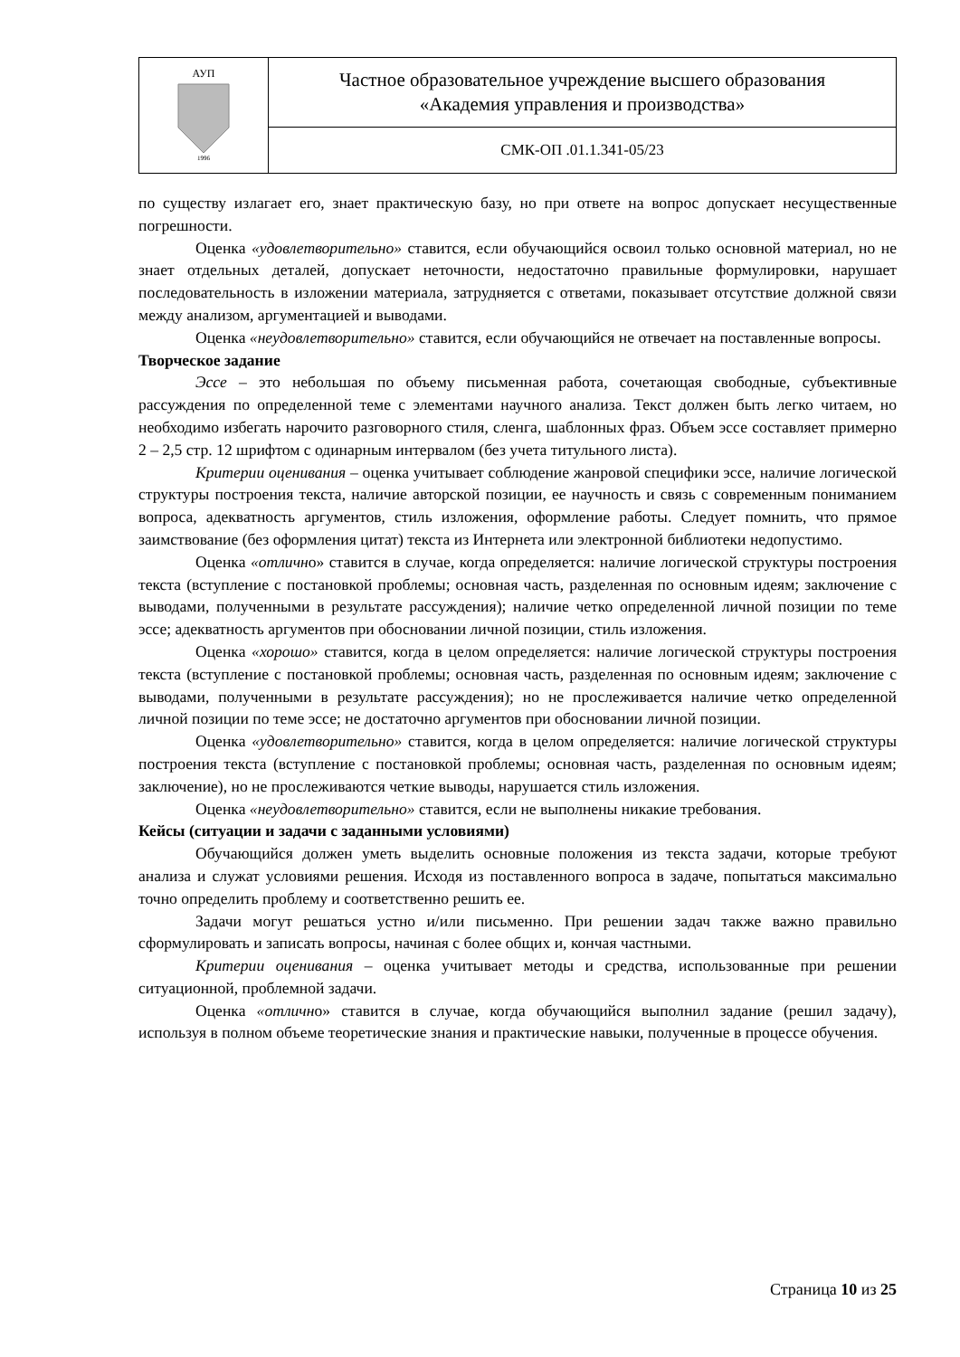| АУП 1996 | Частное образовательное учреждение высшего образования «Академия управления и производства» |
| | СМК-ОП .01.1.341-05/23 |
по существу излагает его, знает практическую базу, но при ответе на вопрос допускает несущественные погрешности.
Оценка «удовлетворительно» ставится, если обучающийся освоил только основной материал, но не знает отдельных деталей, допускает неточности, недостаточно правильные формулировки, нарушает последовательность в изложении материала, затрудняется с ответами, показывает отсутствие должной связи между анализом, аргументацией и выводами.
Оценка «неудовлетворительно» ставится, если обучающийся не отвечает на поставленные вопросы.
Творческое задание
Эссе – это небольшая по объему письменная работа, сочетающая свободные, субъективные рассуждения по определенной теме с элементами научного анализа. Текст должен быть легко читаем, но необходимо избегать нарочито разговорного стиля, сленга, шаблонных фраз. Объем эссе составляет примерно 2 – 2,5 стр. 12 шрифтом с одинарным интервалом (без учета титульного листа).
Критерии оценивания – оценка учитывает соблюдение жанровой специфики эссе, наличие логической структуры построения текста, наличие авторской позиции, ее научность и связь с современным пониманием вопроса, адекватность аргументов, стиль изложения, оформление работы. Следует помнить, что прямое заимствование (без оформления цитат) текста из Интернета или электронной библиотеки недопустимо.
Оценка «отлично» ставится в случае, когда определяется: наличие логической структуры построения текста (вступление с постановкой проблемы; основная часть, разделенная по основным идеям; заключение с выводами, полученными в результате рассуждения); наличие четко определенной личной позиции по теме эссе; адекватность аргументов при обосновании личной позиции, стиль изложения.
Оценка «хорошо» ставится, когда в целом определяется: наличие логической структуры построения текста (вступление с постановкой проблемы; основная часть, разделенная по основным идеям; заключение с выводами, полученными в результате рассуждения); но не прослеживается наличие четко определенной личной позиции по теме эссе; не достаточно аргументов при обосновании личной позиции.
Оценка «удовлетворительно» ставится, когда в целом определяется: наличие логической структуры построения текста (вступление с постановкой проблемы; основная часть, разделенная по основным идеям; заключение), но не прослеживаются четкие выводы, нарушается стиль изложения.
Оценка «неудовлетворительно» ставится, если не выполнены никакие требования.
Кейсы (ситуации и задачи с заданными условиями)
Обучающийся должен уметь выделить основные положения из текста задачи, которые требуют анализа и служат условиями решения. Исходя из поставленного вопроса в задаче, попытаться максимально точно определить проблему и соответственно решить ее.
Задачи могут решаться устно и/или письменно. При решении задач также важно правильно сформулировать и записать вопросы, начиная с более общих и, кончая частными.
Критерии оценивания – оценка учитывает методы и средства, использованные при решении ситуационной, проблемной задачи.
Оценка «отлично» ставится в случае, когда обучающийся выполнил задание (решил задачу), используя в полном объеме теоретические знания и практические навыки, полученные в процессе обучения.
Страница 10 из 25